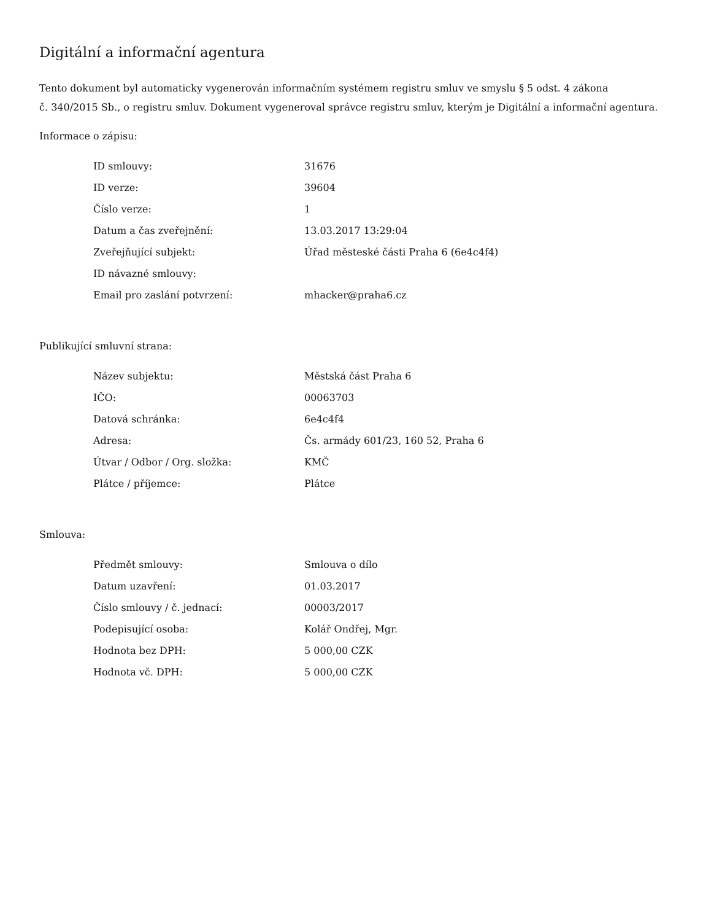Digitální a informační agentura
Tento dokument byl automaticky vygenerován informačním systémem registru smluv ve smyslu § 5 odst. 4 zákona
č. 340/2015 Sb., o registru smluv. Dokument vygeneroval správce registru smluv, kterým je Digitální a informační agentura.
Informace o zápisu:
| ID smlouvy: | 31676 |
| ID verze: | 39604 |
| Číslo verze: | 1 |
| Datum a čas zveřejnění: | 13.03.2017 13:29:04 |
| Zveřejňující subjekt: | Úřad městeské části Praha 6 (6e4c4f4) |
| ID návazné smlouvy: | |
| Email pro zaslání potvrzení: | mhacker@praha6.cz |
Publikující smluvní strana:
| Název subjektu: | Městská část Praha 6 |
| IČO: | 00063703 |
| Datová schránka: | 6e4c4f4 |
| Adresa: | Čs. armády 601/23, 160 52, Praha 6 |
| Útvar / Odbor / Org. složka: | KMČ |
| Plátce / příjemce: | Plátce |
Smlouva:
| Předmět smlouvy: | Smlouva o dílo |
| Datum uzavření: | 01.03.2017 |
| Číslo smlouvy / č. jednací: | 00003/2017 |
| Podepisující osoba: | Kolář Ondřej, Mgr. |
| Hodnota bez DPH: | 5 000,00 CZK |
| Hodnota vč. DPH: | 5 000,00 CZK |